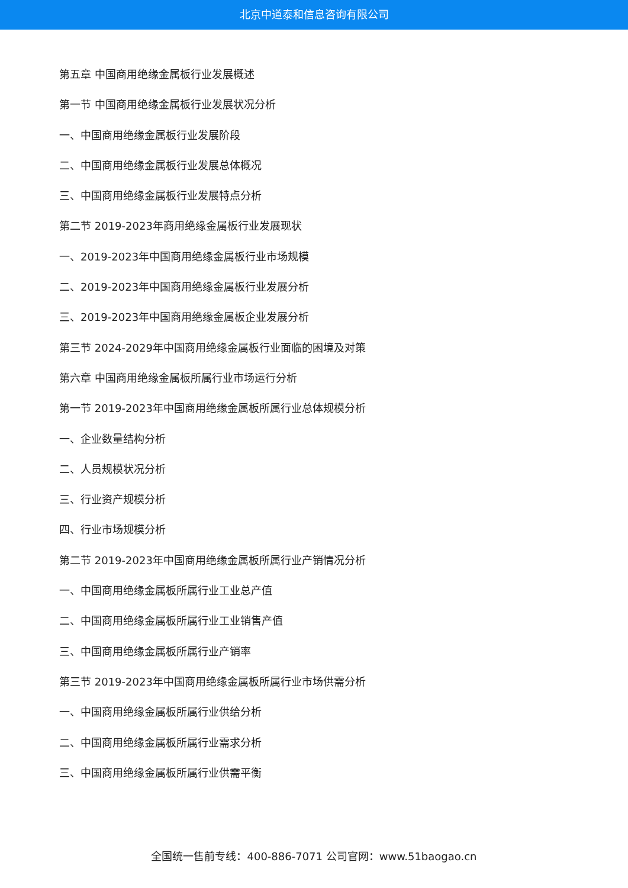北京中道泰和信息咨询有限公司
第五章 中国商用绝缘金属板行业发展概述
第一节 中国商用绝缘金属板行业发展状况分析
一、中国商用绝缘金属板行业发展阶段
二、中国商用绝缘金属板行业发展总体概况
三、中国商用绝缘金属板行业发展特点分析
第二节 2019-2023年商用绝缘金属板行业发展现状
一、2019-2023年中国商用绝缘金属板行业市场规模
二、2019-2023年中国商用绝缘金属板行业发展分析
三、2019-2023年中国商用绝缘金属板企业发展分析
第三节 2024-2029年中国商用绝缘金属板行业面临的困境及对策
第六章 中国商用绝缘金属板所属行业市场运行分析
第一节 2019-2023年中国商用绝缘金属板所属行业总体规模分析
一、企业数量结构分析
二、人员规模状况分析
三、行业资产规模分析
四、行业市场规模分析
第二节 2019-2023年中国商用绝缘金属板所属行业产销情况分析
一、中国商用绝缘金属板所属行业工业总产值
二、中国商用绝缘金属板所属行业工业销售产值
三、中国商用绝缘金属板所属行业产销率
第三节 2019-2023年中国商用绝缘金属板所属行业市场供需分析
一、中国商用绝缘金属板所属行业供给分析
二、中国商用绝缘金属板所属行业需求分析
三、中国商用绝缘金属板所属行业供需平衡
全国统一售前专线：400-886-7071 公司官网：www.51baogao.cn